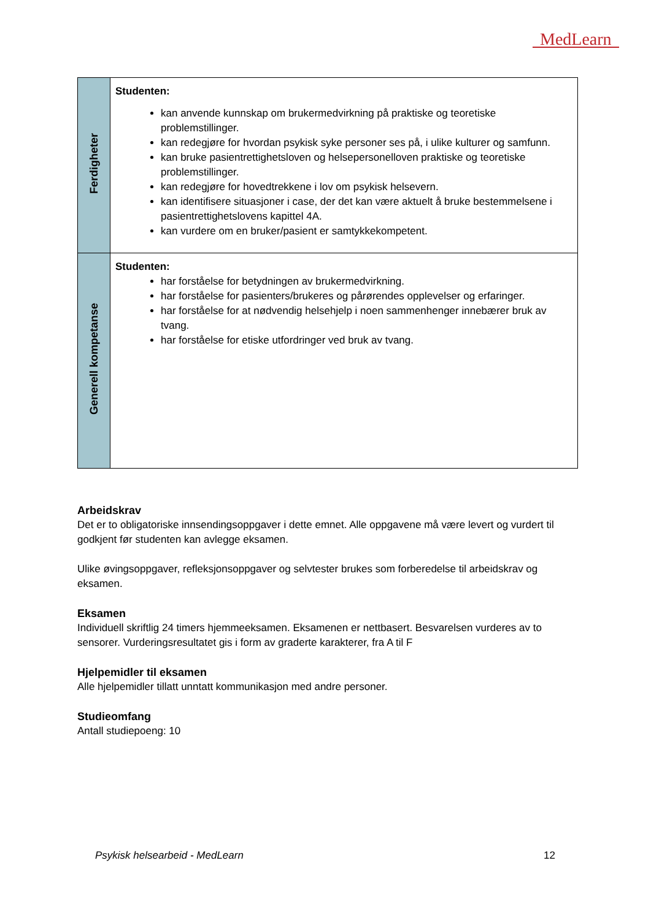MedLearn
| Ferdigheter | Studenten: kan anvende kunnskap om brukermedvirkning på praktiske og teoretiske problemstillinger. kan redegjøre for hvordan psykisk syke personer ses på, i ulike kulturer og samfunn. kan bruke pasientrettighetsloven og helsepersonelloven praktiske og teoretiske problemstillinger. kan redegjøre for hovedtrekkene i lov om psykisk helsevern. kan identifisere situasjoner i case, der det kan være aktuelt å bruke bestemmelsene i pasientrettighetslovens kapittel 4A. kan vurdere om en bruker/pasient er samtykkekompetent. |
| Generell kompetanse | Studenten: har forståelse for betydningen av brukermedvirkning. har forståelse for pasienters/brukeres og pårørendes opplevelser og erfaringer. har forståelse for at nødvendig helsehjelp i noen sammenhenger innebærer bruk av tvang. har forståelse for etiske utfordringer ved bruk av tvang. |
Arbeidskrav
Det er to obligatoriske innsendingsoppgaver i dette emnet. Alle oppgavene må være levert og vurdert til godkjent før studenten kan avlegge eksamen.
Ulike øvingsoppgaver, refleksjonsoppgaver og selvtester brukes som forberedelse til arbeidskrav og eksamen.
Eksamen
Individuell skriftlig 24 timers hjemmeeksamen. Eksamenen er nettbasert. Besvarelsen vurderes av to sensorer. Vurderingsresultatet gis i form av graderte karakterer, fra A til F
Hjelpemidler til eksamen
Alle hjelpemidler tillatt unntatt kommunikasjon med andre personer.
Studieomfang
Antall studiepoeng: 10
Psykisk helsearbeid - MedLearn 12